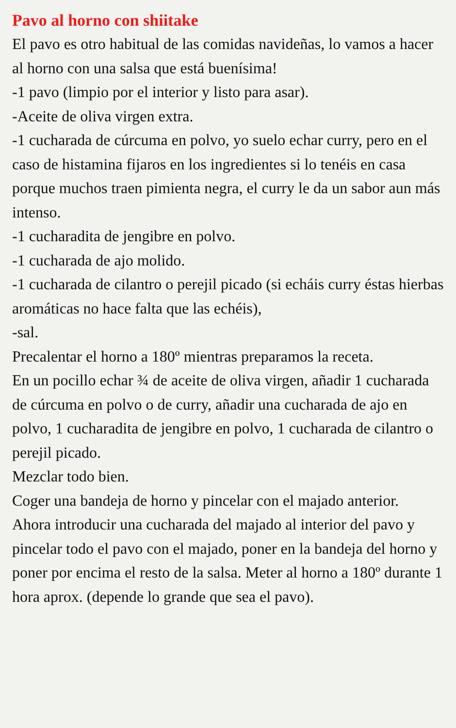Pavo al horno con shiitake
El pavo es otro habitual de las comidas navideñas, lo vamos a hacer al horno con una salsa que está buenísima!
-1 pavo (limpio por el interior y listo para asar).
-Aceite de oliva virgen extra.
-1 cucharada de cúrcuma en polvo, yo suelo echar curry, pero en el caso de histamina fijaros en los ingredientes si lo tenéis en casa porque muchos traen pimienta negra, el curry le da un sabor aun más intenso.
-1 cucharadita de jengibre en polvo.
-1 cucharada de ajo molido.
-1 cucharada de cilantro o perejil picado (si echáis curry éstas hierbas aromáticas no hace falta que las echéis),
-sal.
Precalentar el horno a 180º mientras preparamos la receta.
En un pocillo echar ¾ de aceite de oliva virgen, añadir 1 cucharada de cúrcuma en polvo o de curry, añadir una cucharada de ajo en polvo, 1 cucharadita de jengibre en polvo, 1 cucharada de cilantro o perejil picado.
Mezclar todo bien.
Coger una bandeja de horno y pincelar con el majado anterior.
Ahora introducir una cucharada del majado al interior del pavo y pincelar todo el pavo con el majado, poner en la bandeja del horno y
poner por encima el resto de la salsa. Meter al horno a 180º durante 1 hora aprox. (depende lo grande que sea el pavo).